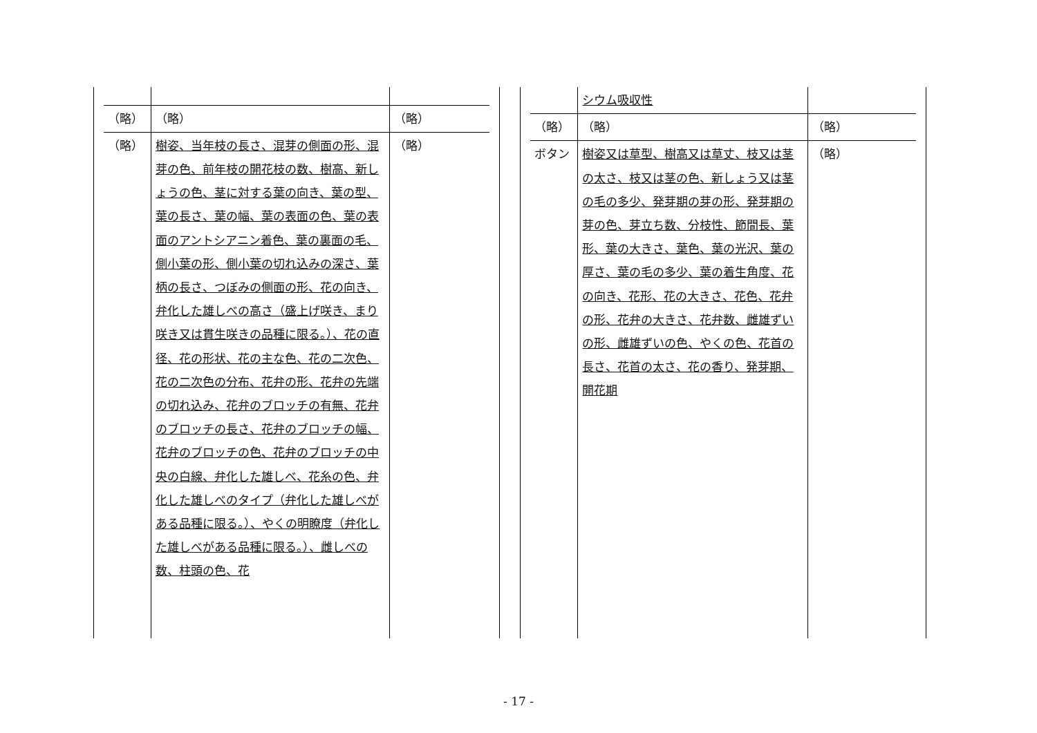| （略） | （略） | （略） |
| （略） | 樹姿、当年枝の長さ、混芽の側面の形、混芽の色、前年枝の開花枝の数、樹高、新しょうの色、茎に対する葉の向き、葉の型、葉の長さ、葉の幅、葉の表面の色、葉の表面のアントシアニン着色、葉の裏面の毛、側小葉の形、側小葉の切れ込みの深さ、葉柄の長さ、つぼみの側面の形、花の向き、弁化した雄しべの高さ（盛上げ咲き、まり咲き又は貫生咲きの品種に限る。）、花の直径、花の形状、花の主な色、花の二次色、花の二次色の分布、花弁の形、花弁の先端の切れ込み、花弁のブロッチの有無、花弁のブロッチの長さ、花弁のブロッチの幅、花弁のブロッチの色、花弁のブロッチの中央の白線、弁化した雄しべ、花糸の色、弁化した雄しべのタイプ（弁化した雄しべがある品種に限る。）、やくの明瞭度（弁化した雄しべがある品種に限る。）、雌しべの数、柱頭の色、花 | （略） |
| | シウム吸収性 | |
| （略） | （略） | （略） |
| ボタン | 樹姿又は草型、樹高又は草丈、枝又は茎の太さ、枝又は茎の色、新しょう又は茎の毛の多少、発芽期の芽の形、発芽期の芽の色、芽立ち数、分枝性、節間長、葉形、葉の大きさ、葉色、葉の光沢、葉の厚さ、葉の毛の多少、葉の着生角度、花の向き、花形、花の大きさ、花色、花弁の形、花弁の大きさ、花弁数、雌雄ずいの形、雌雄ずいの色、やくの色、花首の長さ、花首の太さ、花の香り、発芽期、開花期 | （略） |
- 17 -